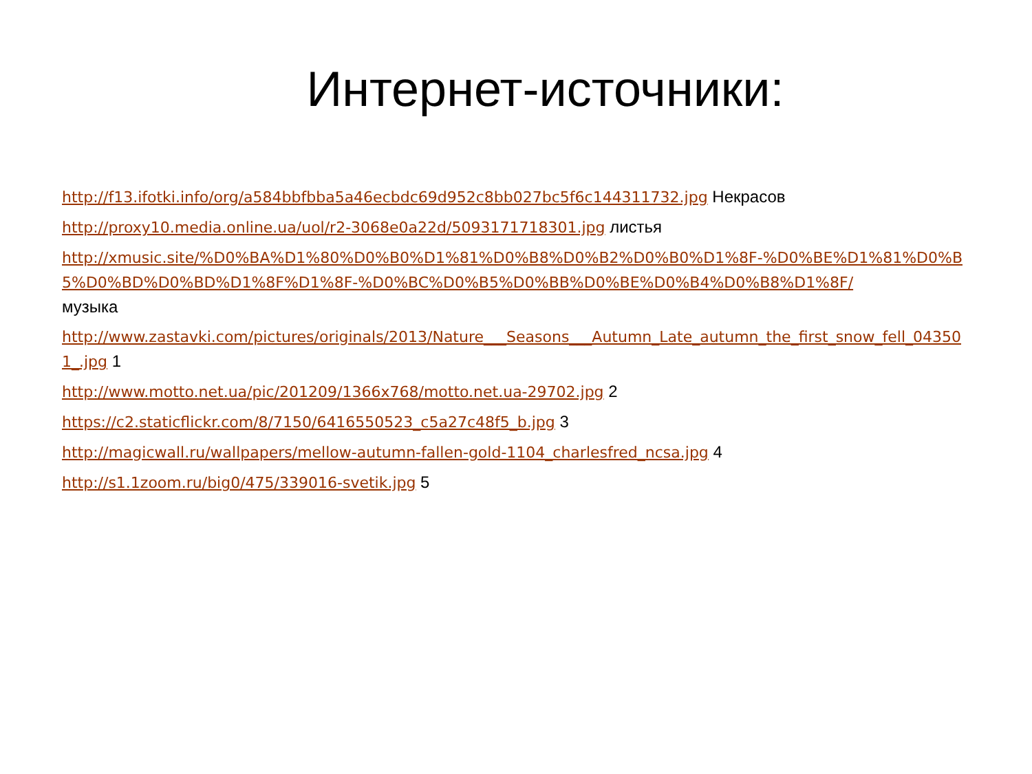Интернет-источники:
http://f13.ifotki.info/org/a584bbfbba5a46ecbdc69d952c8bb027bc5f6c144311732.jpg Некрасов
http://proxy10.media.online.ua/uol/r2-3068e0a22d/5093171718301.jpg листья
http://xmusic.site/%D0%BA%D1%80%D0%B0%D1%81%D0%B8%D0%B2%D0%B0%D1%8F-%D0%BE%D1%81%D0%B5%D0%BD%D0%BD%D1%8F%D1%8F-%D0%BC%D0%B5%D0%BB%D0%BE%D0%B4%D0%B8%D1%8F/
музыка
http://www.zastavki.com/pictures/originals/2013/Nature___Seasons___Autumn_Late_autumn_the_first_snow_fell_043501_.jpg 1
http://www.motto.net.ua/pic/201209/1366x768/motto.net.ua-29702.jpg 2
https://c2.staticflickr.com/8/7150/6416550523_c5a27c48f5_b.jpg 3
http://magicwall.ru/wallpapers/mellow-autumn-fallen-gold-1104_charlesfred_ncsa.jpg 4
http://s1.1zoom.ru/big0/475/339016-svetik.jpg 5